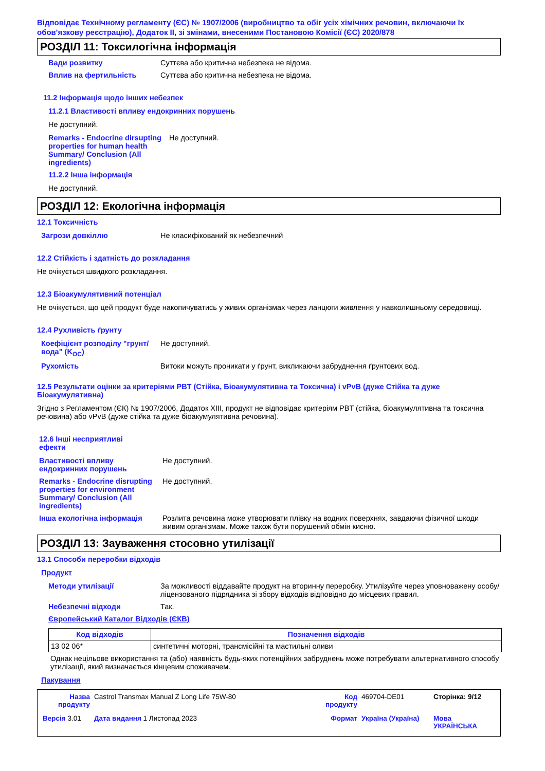Відповідає Технічному регламенту (ЄС) № 1907/2006 (виробництво та обіг усіх хімічних речовин, включаючи їх обов'язкову реєстрацію), Додаток II, зі змінами, внесеними Постановою Комісії (ЄС) 2020/878
РОЗДІЛ 11: Токсилогічна інформація
Вади розвитку Суттєва або критична небезпека не відома.
Вплив на фертильність Суттєва або критична небезпека не відома.
11.2 Інформація щодо інших небезпек
11.2.1 Властивості впливу ендокринних порушень
Не доступний.
Remarks - Endocrine dirsupting properties for human health Summary/ Conclusion (All ingredients)
Не доступний.
11.2.2 Інша інформація
Не доступний.
РОЗДІЛ 12: Екологічна інформація
12.1 Токсичність
Загрози довкіллю Не класифікований як небезпечний
12.2 Стійкість і здатність до розкладання
Не очікується швидкого розкладання.
12.3 Біоакумулятивний потенціал
Не очікується, що цей продукт буде накопичуватись у живих організмах через ланцюги живлення у навколишньому середовищі.
12.4 Рухливість ґрунту
Коефіцієнт розподілу "грунт/вода" (K<sub>OC</sub>)
Не доступний.
Рухомість Витоки можуть проникати у ґрунт, викликаючи забруднення ґрунтових вод.
12.5 Результати оцінки за критеріями PBT (Стійка, Біоакумулятивна та Токсична) і vPvB (дуже Стійка та дуже Біоакумулятивна)
Згідно з Регламентом (ЄК) № 1907/2006, Додаток XIII, продукт не відповідає критеріям PBT (стійка, біоакумулятивна та токсична речовина) або vPvB (дуже стійка та дуже біоакумулятивна речовина).
12.6 Інші несприятливі ефекти
Властивості впливу ендокринних порушень
Не доступний.
Remarks - Endocrine disrupting properties for environment Summary/ Conclusion (All ingredients)
Не доступний.
Інша екологічна інформація Розлита речовина може утворювати плівку на водних поверхнях, завдаючи фізичної шкоди живим організмам. Може також бути порушений обмін кисню.
РОЗДІЛ 13: Зауваження стосовно утилізації
13.1 Способи переробки відходів
Продукт
Методи утилізації За можливості віддавайте продукт на вторинну переробку. Утилізуйте через уповноважену особу/ліцензованого підрядника зі збору відходів відповідно до місцевих правил.
Небезпечні відходи Так.
Європейський Каталог Відходів (ЄКВ)
| Код відходів | Позначення відходів |
| --- | --- |
| 13 02 06* | синтетичні моторні, трансмісійні та мастильні оливи |
Однак нецільове використання та (або) наявність будь-яких потенційних забруднень може потребувати альтернативного способу утилізації, який визначається кінцевим споживачем.
Пакування
Назва продукту
Castrol Transmax Manual Z Long Life 75W-80
Код продукту
469704-DE01
Сторінка: 9/12
Версія 3.01
Дата видання 1 Листопад 2023
Формат
Україна (Україна)
Мова УКРАЇНСЬКА